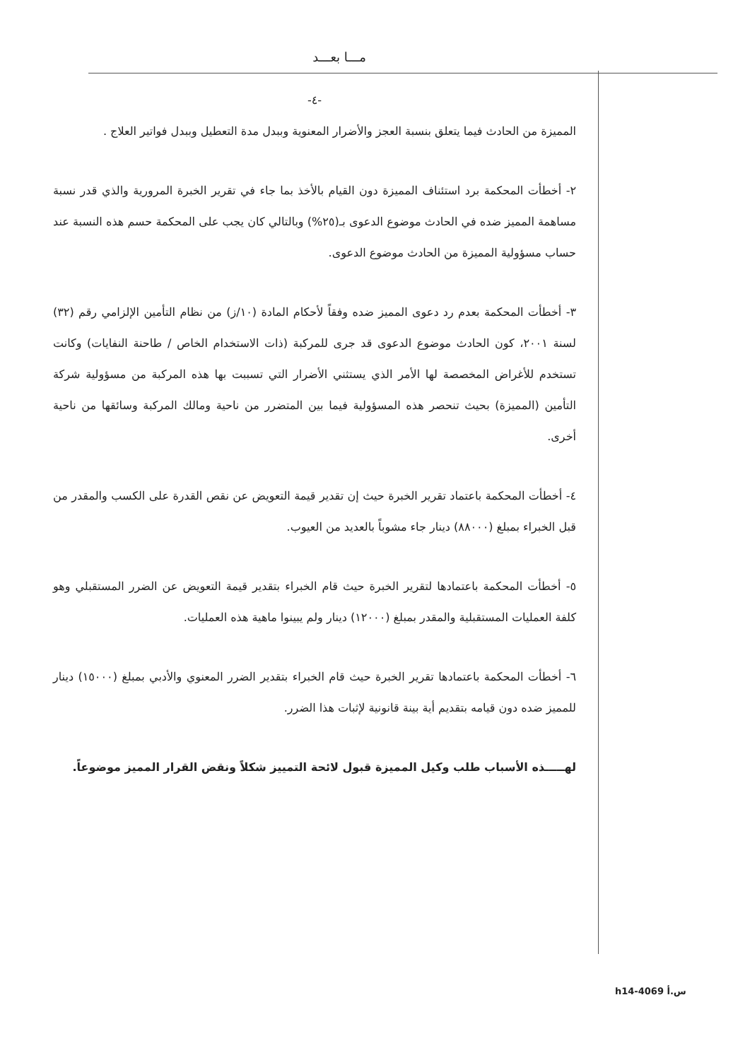مـــا بعـــد
-٤-
المميزة من الحادث فيما يتعلق بنسبة العجز والأضرار المعنوية وببدل مدة التعطيل وببدل فواتير العلاج .
٢- أخطأت المحكمة برد استئناف المميزة دون القيام بالأخذ بما جاء في تقرير الخبرة المرورية والذي قدر نسبة مساهمة المميز ضده في الحادث موضوع الدعوى بـ(٢٥%) وبالتالي كان يجب على المحكمة حسم هذه النسبة عند حساب مسؤولية المميزة من الحادث موضوع الدعوى.
٣- أخطأت المحكمة بعدم رد دعوى المميز ضده وفقاً لأحكام المادة (١٠/ز) من نظام التأمين الإلزامي رقم (٣٢) لسنة ٢٠٠١، كون الحادث موضوع الدعوى قد جرى للمركبة (ذات الاستخدام الخاص / طاحنة النفايات) وكانت تستخدم للأغراض المخصصة لها الأمر الذي يستثني الأضرار التي تسببت بها هذه المركبة من مسؤولية شركة التأمين (المميزة) بحيث تنحصر هذه المسؤولية فيما بين المتضرر من ناحية ومالك المركبة وسائقها من ناحية أخرى.
٤- أخطأت المحكمة باعتماد تقرير الخبرة حيث إن تقدير قيمة التعويض عن نقص القدرة على الكسب والمقدر من قبل الخبراء بمبلغ (٨٨٠٠٠) دينار جاء مشوباً بالعديد من العيوب.
٥- أخطأت المحكمة باعتمادها لتقرير الخبرة حيث قام الخبراء بتقدير قيمة التعويض عن الضرر المستقبلي وهو كلفة العمليات المستقبلية والمقدر بمبلغ (١٢٠٠٠) دينار ولم يبينوا ماهية هذه العمليات.
٦- أخطأت المحكمة باعتمادها تقرير الخبرة حيث قام الخبراء بتقدير الضرر المعنوي والأدبي بمبلغ (١٥٠٠٠) دينار للمميز ضده دون قيامه بتقديم أية بينة قانونية لإثبات هذا الضرر.
لهـــــذه الأسباب طلب وكيل المميزة قبول لائحة التمييز شكلاً ونقض القرار المميز موضوعاً.
h14-4069 س.أ